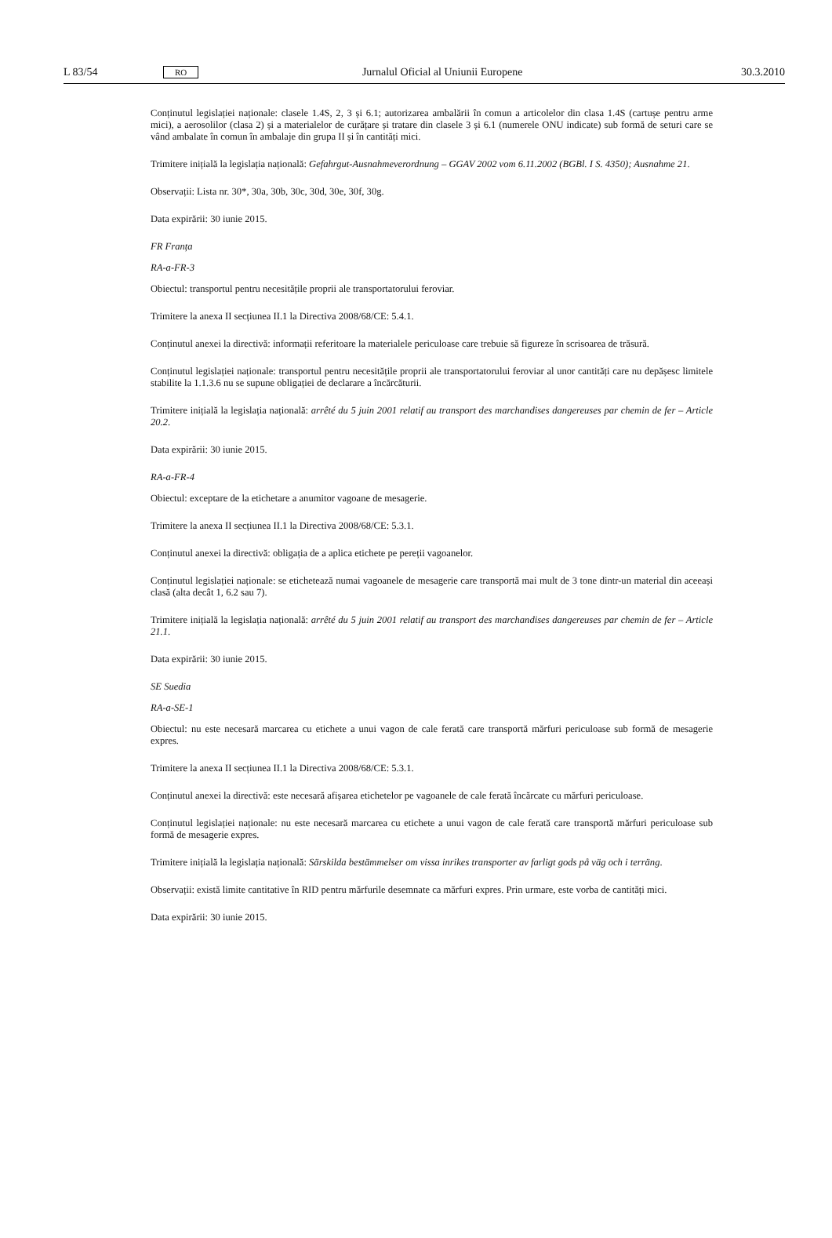L 83/54 RO Jurnalul Oficial al Uniunii Europene 30.3.2010
Conținutul legislației naționale: clasele 1.4S, 2, 3 și 6.1; autorizarea ambalării în comun a articolelor din clasa 1.4S (cartușe pentru arme mici), a aerosolilor (clasa 2) și a materialelor de curățare și tratare din clasele 3 și 6.1 (numerele ONU indicate) sub formă de seturi care se vând ambalate în comun în ambalaje din grupa II și în cantități mici.
Trimitere inițială la legislația națională: Gefahrgut-Ausnahmeverordnung – GGAV 2002 vom 6.11.2002 (BGBl. I S. 4350); Ausnahme 21.
Observații: Lista nr. 30*, 30a, 30b, 30c, 30d, 30e, 30f, 30g.
Data expirării: 30 iunie 2015.
FR Franța
RA-a-FR-3
Obiectul: transportul pentru necesitățile proprii ale transportatorului feroviar.
Trimitere la anexa II secțiunea II.1 la Directiva 2008/68/CE: 5.4.1.
Conținutul anexei la directivă: informații referitoare la materialele periculoase care trebuie să figureze în scrisoarea de trăsură.
Conținutul legislației naționale: transportul pentru necesitățile proprii ale transportatorului feroviar al unor cantități care nu depășesc limitele stabilite la 1.1.3.6 nu se supune obligației de declarare a încărcăturii.
Trimitere inițială la legislația națională: arrêté du 5 juin 2001 relatif au transport des marchandises dangereuses par chemin de fer – Article 20.2.
Data expirării: 30 iunie 2015.
RA-a-FR-4
Obiectul: exceptare de la etichetare a anumitor vagoane de mesagerie.
Trimitere la anexa II secțiunea II.1 la Directiva 2008/68/CE: 5.3.1.
Conținutul anexei la directivă: obligația de a aplica etichete pe pereții vagoanelor.
Conținutul legislației naționale: se etichetează numai vagoanele de mesagerie care transportă mai mult de 3 tone dintr-un material din aceeași clasă (alta decât 1, 6.2 sau 7).
Trimitere inițială la legislația națională: arrêté du 5 juin 2001 relatif au transport des marchandises dangereuses par chemin de fer – Article 21.1.
Data expirării: 30 iunie 2015.
SE Suedia
RA-a-SE-1
Obiectul: nu este necesară marcarea cu etichete a unui vagon de cale ferată care transportă mărfuri periculoase sub formă de mesagerie expres.
Trimitere la anexa II secțiunea II.1 la Directiva 2008/68/CE: 5.3.1.
Conținutul anexei la directivă: este necesară afișarea etichetelor pe vagoanele de cale ferată încărcate cu mărfuri periculoase.
Conținutul legislației naționale: nu este necesară marcarea cu etichete a unui vagon de cale ferată care transportă mărfuri periculoase sub formă de mesagerie expres.
Trimitere inițială la legislația națională: Särskilda bestämmelser om vissa inrikes transporter av farligt gods på väg och i terräng.
Observații: există limite cantitative în RID pentru mărfurile desemnate ca mărfuri expres. Prin urmare, este vorba de cantități mici.
Data expirării: 30 iunie 2015.